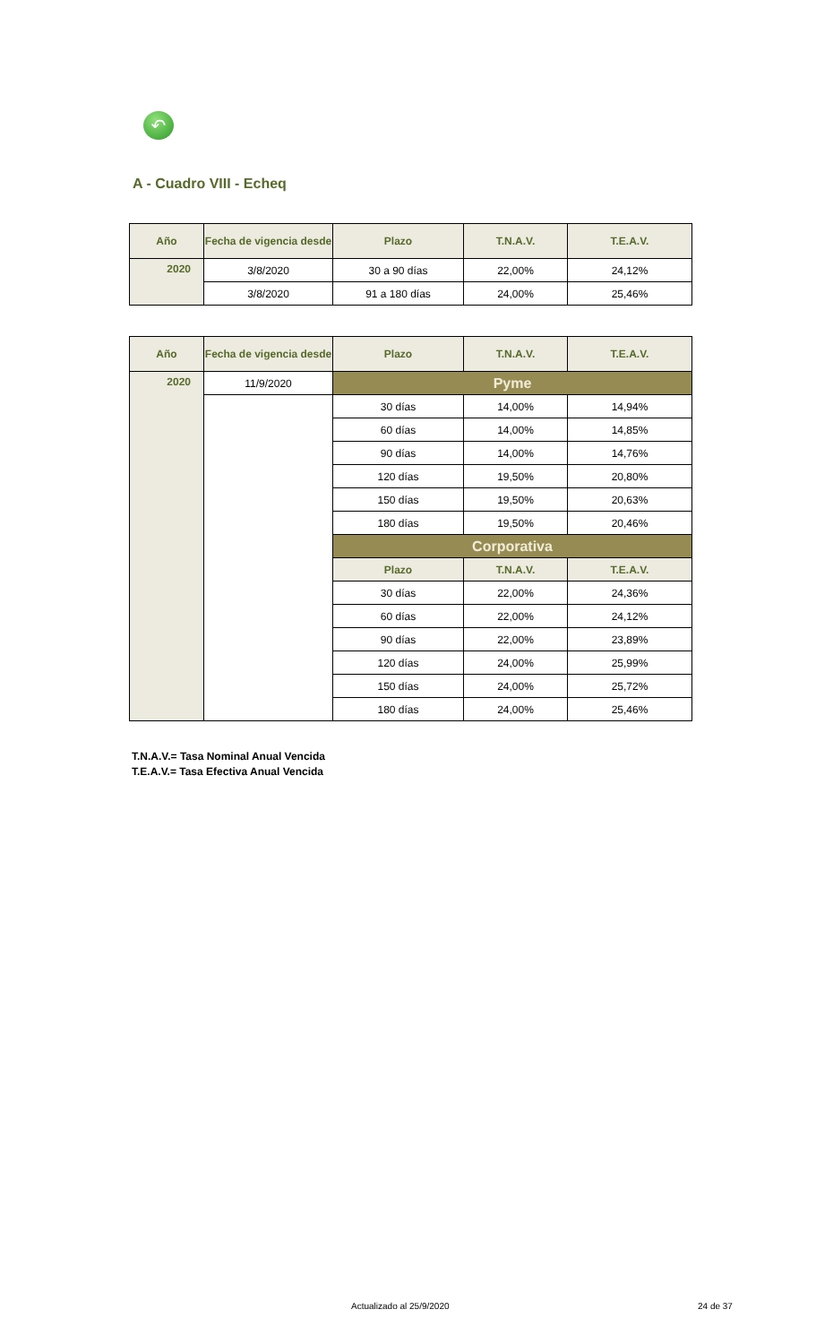↶
A - Cuadro VIII - Echeq
| Año | Fecha de vigencia desde | Plazo | T.N.A.V. | T.E.A.V. |
| --- | --- | --- | --- | --- |
| 2020 | 3/8/2020 | 30 a 90 días | 22,00% | 24,12% |
| | 3/8/2020 | 91 a 180 días | 24,00% | 25,46% |
| Año | Fecha de vigencia desde | Plazo | T.N.A.V. | T.E.A.V. |
| --- | --- | --- | --- | --- |
| 2020 | 11/9/2020 | Pyme | | |
| | | 30 días | 14,00% | 14,94% |
| | | 60 días | 14,00% | 14,85% |
| | | 90 días | 14,00% | 14,76% |
| | | 120 días | 19,50% | 20,80% |
| | | 150 días | 19,50% | 20,63% |
| | | 180 días | 19,50% | 20,46% |
| | | Corporativa | | |
| | | Plazo | T.N.A.V. | T.E.A.V. |
| | | 30 días | 22,00% | 24,36% |
| | | 60 días | 22,00% | 24,12% |
| | | 90 días | 22,00% | 23,89% |
| | | 120 días | 24,00% | 25,99% |
| | | 150 días | 24,00% | 25,72% |
| | | 180 días | 24,00% | 25,46% |
T.N.A.V.= Tasa Nominal Anual Vencida
T.E.A.V.= Tasa Efectiva Anual Vencida
Actualizado al 25/9/2020 24 de 37